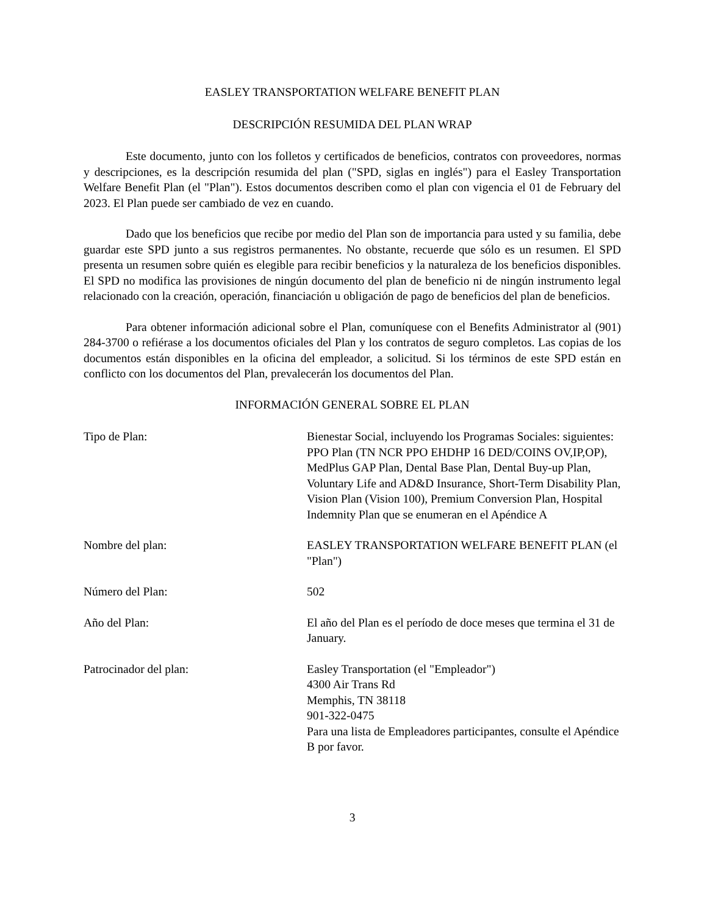EASLEY TRANSPORTATION WELFARE BENEFIT PLAN
DESCRIPCIÓN RESUMIDA DEL PLAN WRAP
Este documento, junto con los folletos y certificados de beneficios, contratos con proveedores, normas y descripciones, es la descripción resumida del plan ("SPD, siglas en inglés") para el Easley Transportation Welfare Benefit Plan (el "Plan"). Estos documentos describen como el plan con vigencia el 01 de February del 2023. El Plan puede ser cambiado de vez en cuando.
Dado que los beneficios que recibe por medio del Plan son de importancia para usted y su familia, debe guardar este SPD junto a sus registros permanentes. No obstante, recuerde que sólo es un resumen. El SPD presenta un resumen sobre quién es elegible para recibir beneficios y la naturaleza de los beneficios disponibles. El SPD no modifica las provisiones de ningún documento del plan de beneficio ni de ningún instrumento legal relacionado con la creación, operación, financiación u obligación de pago de beneficios del plan de beneficios.
Para obtener información adicional sobre el Plan, comuníquese con el Benefits Administrator al (901) 284-3700 o refiérase a los documentos oficiales del Plan y los contratos de seguro completos. Las copias de los documentos están disponibles en la oficina del empleador, a solicitud. Si los términos de este SPD están en conflicto con los documentos del Plan, prevalecerán los documentos del Plan.
INFORMACIÓN GENERAL SOBRE EL PLAN
Tipo de Plan: Bienestar Social, incluyendo los Programas Sociales: siguientes: PPO Plan (TN NCR PPO EHDHP 16 DED/COINS OV,IP,OP), MedPlus GAP Plan, Dental Base Plan, Dental Buy-up Plan, Voluntary Life and AD&D Insurance, Short-Term Disability Plan, Vision Plan (Vision 100), Premium Conversion Plan, Hospital Indemnity Plan que se enumeran en el Apéndice A
Nombre del plan: EASLEY TRANSPORTATION WELFARE BENEFIT PLAN (el "Plan")
Número del Plan: 502
Año del Plan: El año del Plan es el período de doce meses que termina el 31 de January.
Patrocinador del plan: Easley Transportation (el "Empleador")
4300 Air Trans Rd
Memphis, TN 38118
901-322-0475
Para una lista de Empleadores participantes, consulte el Apéndice B por favor.
3